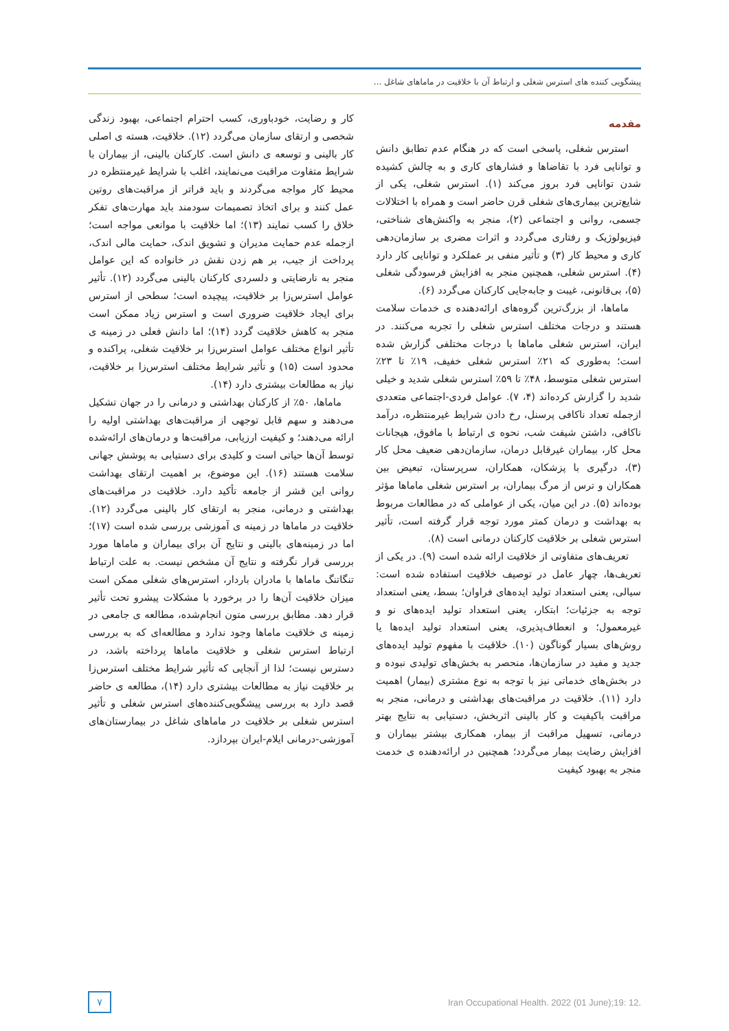پیشگویی کننده های استرس شغلی و ارتباط آن با خلاقیت در ماماهای شاغل ...
مقدمه
استرس شغلی، پاسخی است که در هنگام عدم تطابق دانش و توانایی فرد با تقاضاها و فشارهای کاری و به چالش کشیده شدن توانایی فرد بروز می‌کند (۱). استرس شغلی، یکی از شایع‌ترین بیماری‌های شغلی قرن حاضر است و همراه با اختلالات جسمی، روانی و اجتماعی (۲)، منجر به واکنش‌های شناختی، فیزیولوژیک و رفتاری می‌گردد و اثرات مضری بر سازمان‌دهی کاری و محیط کار (۳) و تأثیر منفی بر عملکرد و توانایی کار دارد (۴). استرس شغلی، همچنین منجر به افزایش فرسودگی شغلی (۵)، بی‌قانونی، غیبت و جابه‌جایی کارکنان می‌گردد (۶).
ماماها، از بزرگ‌ترین گروه‌های ارائه‌دهنده ی خدمات سلامت هستند و درجات مختلف استرس شغلی را تجربه می‌کنند. در ایران، استرس شغلی ماماها با درجات مختلفی گزارش شده است؛ به‌طوری که ۲۱٪ استرس شغلی خفیف، ۱۹٪ تا ۲۳٪ استرس شغلی متوسط، ۴۸٪ تا ۵۹٪ استرس شغلی شدید و خیلی شدید را گزارش کرده‌اند (۴، ۷). عوامل فردی-اجتماعی متعددی ازجمله تعداد ناکافی پرسنل، رخ دادن شرایط غیرمنتظره، درآمد ناکافی، داشتن شیفت شب، نحوه ی ارتباط با مافوق، هیجانات محل کار، بیماران غیرقابل درمان، سازمان‌دهی ضعیف محل کار (۳)، درگیری با پزشکان، همکاران، سرپرستان، تبعیض بین همکاران و ترس از مرگ بیماران، بر استرس شغلی ماماها مؤثر بوده‌اند (۵). در این میان، یکی از عواملی که در مطالعات مربوط به بهداشت و درمان کمتر مورد توجه قرار گرفته است، تأثیر استرس شغلی بر خلاقیت کارکنان درمانی است (۸).
تعریف‌های متفاوتی از خلاقیت ارائه شده است (۹). در یکی از تعریف‌ها، چهار عامل در توصیف خلاقیت استفاده شده است: سیالی، یعنی استعداد تولید ایده‌های فراوان؛ بسط، یعنی استعداد توجه به جزئیات؛ ابتکار، یعنی استعداد تولید ایده‌های نو و غیرمعمول؛ و انعطاف‌پذیری، یعنی استعداد تولید ایده‌ها یا روش‌های بسیار گوناگون (۱۰). خلاقیت با مفهوم تولید ایده‌های جدید و مفید در سازمان‌ها، منحصر به بخش‌های تولیدی نبوده و در بخش‌های خدماتی نیز با توجه به نوع مشتری (بیمار) اهمیت دارد (۱۱). خلاقیت در مراقبت‌های بهداشتی و درمانی، منجر به مراقبت باکیفیت و کار بالینی اثربخش، دستیابی به نتایج بهتر درمانی، تسهیل مراقبت از بیمار، همکاری بیشتر بیماران و افزایش رضایت بیمار می‌گردد؛ همچنین در ارائه‌دهنده ی خدمت منجر به بهبود کیفیت
کار و رضایت، خودباوری، کسب احترام اجتماعی، بهبود زندگی شخصی و ارتقای سازمان می‌گردد (۱۲). خلاقیت، هسته ی اصلی کار بالینی و توسعه ی دانش است. کارکنان بالینی، از بیماران با شرایط متفاوت مراقبت می‌نمایند، اغلب با شرایط غیرمنتظره در محیط کار مواجه می‌گردند و باید فراتر از مراقبت‌های روتین عمل کنند و برای اتخاذ تصمیمات سودمند باید مهارت‌های تفکر خلاق را کسب نمایند (۱۳)؛ اما خلاقیت با موانعی مواجه است؛ ازجمله عدم حمایت مدیران و تشویق اندک، حمایت مالی اندک، پرداخت از جیب، بر هم زدن نقش در خانواده که این عوامل منجر به نارضایتی و دلسردی کارکنان بالینی می‌گردد (۱۲). تأثیر عوامل استرس‌زا بر خلاقیت، پیچیده است؛ سطحی از استرس برای ایجاد خلاقیت ضروری است و استرس زیاد ممکن است منجر به کاهش خلاقیت گردد (۱۴)؛ اما دانش فعلی در زمینه ی تأثیر انواع مختلف عوامل استرس‌زا بر خلاقیت شغلی، پراکنده و محدود است (۱۵) و تأثیر شرایط مختلف استرس‌زا بر خلاقیت، نیاز به مطالعات بیشتری دارد (۱۴).
ماماها، ۵۰٪ از کارکنان بهداشتی و درمانی را در جهان تشکیل می‌دهند و سهم قابل توجهی از مراقبت‌های بهداشتی اولیه را ارائه می‌دهند؛ و کیفیت ارزیابی، مراقبت‌ها و درمان‌های ارائه‌شده توسط آن‌ها حیاتی است و کلیدی برای دستیابی به پوشش جهانی سلامت هستند (۱۶). این موضوع، بر اهمیت ارتقای بهداشت روانی این قشر از جامعه تأکید دارد. خلاقیت در مراقبت‌های بهداشتی و درمانی، منجر به ارتقای کار بالینی می‌گردد (۱۲). خلاقیت در ماماها در زمینه ی آموزشی بررسی شده است (۱۷)؛ اما در زمینه‌های بالینی و نتایج آن برای بیماران و ماماها مورد بررسی قرار نگرفته و نتایج آن مشخص نیست. به علت ارتباط تنگاتنگ ماماها با مادران باردار، استرس‌های شغلی ممکن است میزان خلاقیت آن‌ها را در برخورد با مشکلات پیشرو تحت تأثیر قرار دهد. مطابق بررسی متون انجام‌شده، مطالعه ی جامعی در زمینه ی خلاقیت ماماها وجود ندارد و مطالعه‌ای که به بررسی ارتباط استرس شغلی و خلاقیت ماماها پرداخته باشد، در دسترس نیست؛ لذا از آنجایی که تأثیر شرایط مختلف استرس‌زا بر خلاقیت نیاز به مطالعات بیشتری دارد (۱۴)، مطالعه ی حاضر قصد دارد به بررسی پیشگویی‌کننده‌های استرس شغلی و تأثیر استرس شغلی بر خلاقیت در ماماهای شاغل در بیمارستان‌های آموزشی-درمانی ایلام-ایران بپردازد.
۷
Iran Occupational Health. 2022 (01 June);19: 12.